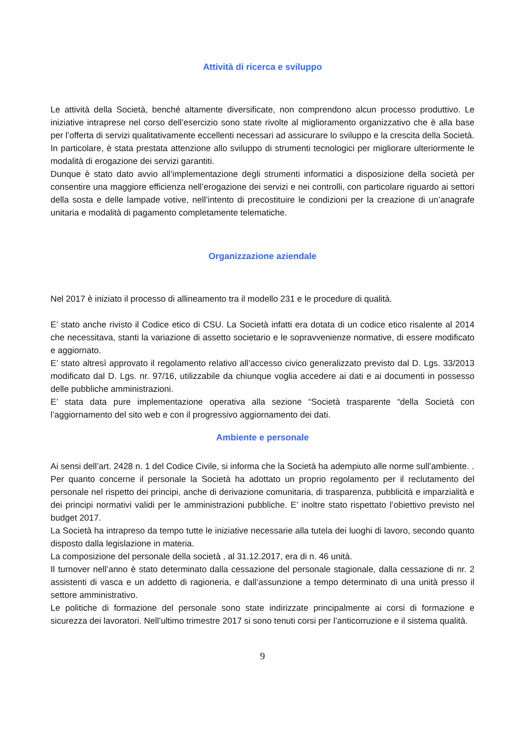Attività di ricerca e sviluppo
Le attività della Società, benché altamente diversificate, non comprendono alcun processo produttivo. Le iniziative intraprese nel corso dell’esercizio sono state rivolte al miglioramento organizzativo che è alla base per l’offerta di servizi qualitativamente eccellenti necessari ad assicurare lo sviluppo e la crescita della Società.
In particolare, è stata prestata attenzione allo sviluppo di strumenti tecnologici per migliorare ulteriormente le modalità di erogazione dei servizi garantiti.
Dunque è stato dato avvio all’implementazione degli strumenti informatici a disposizione della società per consentire una maggiore efficienza nell’erogazione dei servizi e nei controlli, con particolare riguardo ai settori della sosta e delle lampade votive, nell’intento di precostituire le condizioni per la creazione di un’anagrafe unitaria e modalità di pagamento completamente telematiche.
Organizzazione aziendale
Nel 2017 è iniziato il processo di allineamento tra il modello 231 e le procedure di qualità.
E’ stato anche rivisto il Codice etico di CSU. La Società infatti era dotata di un codice etico risalente al 2014 che necessitava, stanti la variazione di assetto societario e le sopravvenienze normative, di essere modificato e aggiornato.
E’ stato altresì approvato il regolamento relativo all’accesso civico generalizzato previsto dal D. Lgs. 33/2013 modificato dal D. Lgs. nr. 97/16, utilizzabile da chiunque voglia accedere ai dati e ai documenti in possesso delle pubbliche amministrazioni.
E’ stata data pure implementazione operativa alla sezione “Società trasparente “della Società con l’aggiornamento del sito web e con il progressivo aggiornamento dei dati.
Ambiente e personale
Ai sensi dell’art. 2428 n. 1 del Codice Civile, si informa che la Società ha adempiuto alle norme sull’ambiente. .
Per quanto concerne il personale la Società ha adottato un proprio regolamento per il reclutamento del personale nel rispetto dei principi, anche di derivazione comunitaria, di trasparenza, pubblicità e imparzialità e dei principi normativi validi per le amministrazioni pubbliche. E’ inoltre stato rispettato l’obiettivo previsto nel budget 2017.
La Società ha intrapreso da tempo tutte le iniziative necessarie alla tutela dei luoghi di lavoro, secondo quanto disposto dalla legislazione in materia.
La composizione del personale della società , al 31.12.2017, era di n. 46 unità.
Il turnover nell’anno è stato determinato dalla cessazione del personale stagionale, dalla cessazione di nr. 2 assistenti di vasca e un addetto di ragioneria, e dall’assunzione a tempo determinato di una unità presso il settore amministrativo.
Le politiche di formazione del personale sono state indirizzate principalmente ai corsi di formazione e sicurezza dei lavoratori. Nell’ultimo trimestre 2017 si sono tenuti corsi per l’anticorruzione e il sistema qualità.
9